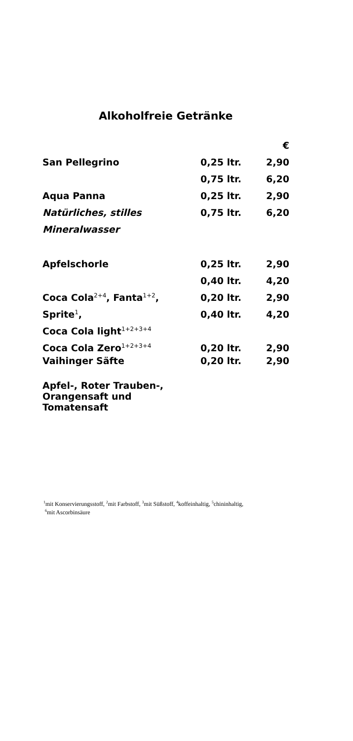Alkoholfreie Getränke
| | | € |
| San Pellegrino | 0,25 ltr. | 2,90 |
| | 0,75 ltr. | 6,20 |
| Aqua Panna | 0,25 ltr. | 2,90 |
| Natürliches, stilles | 0,75 ltr. | 6,20 |
| Mineralwasser | | |
| Apfelschorle | 0,25 ltr. | 2,90 |
| | 0,40 ltr. | 4,20 |
| Coca Cola<sup>2+4</sup>, Fanta<sup>1+2</sup>, | 0,20 ltr. | 2,90 |
| Sprite<sup>1</sup>, | 0,40 ltr. | 4,20 |
| Coca Cola light<sup>1+2+3+4</sup> | | |
| Coca Cola Zero<sup>1+2+3+4</sup> | 0,20 ltr. | 2,90 |
| Vaihinger Säfte | 0,20 ltr. | 2,90 |
| Apfel-, Roter Trauben-, Orangensaft und Tomatensaft | | |
<sup>1</sup> mit Konservierungsstoff, <sup>2</sup>mit Farbstoff, <sup>3</sup>mit Süßstoff, <sup>4</sup>koffeinhaltig, <sup>5</sup>chininhaltig,
<sup>6</sup> mit Ascorbinsäure